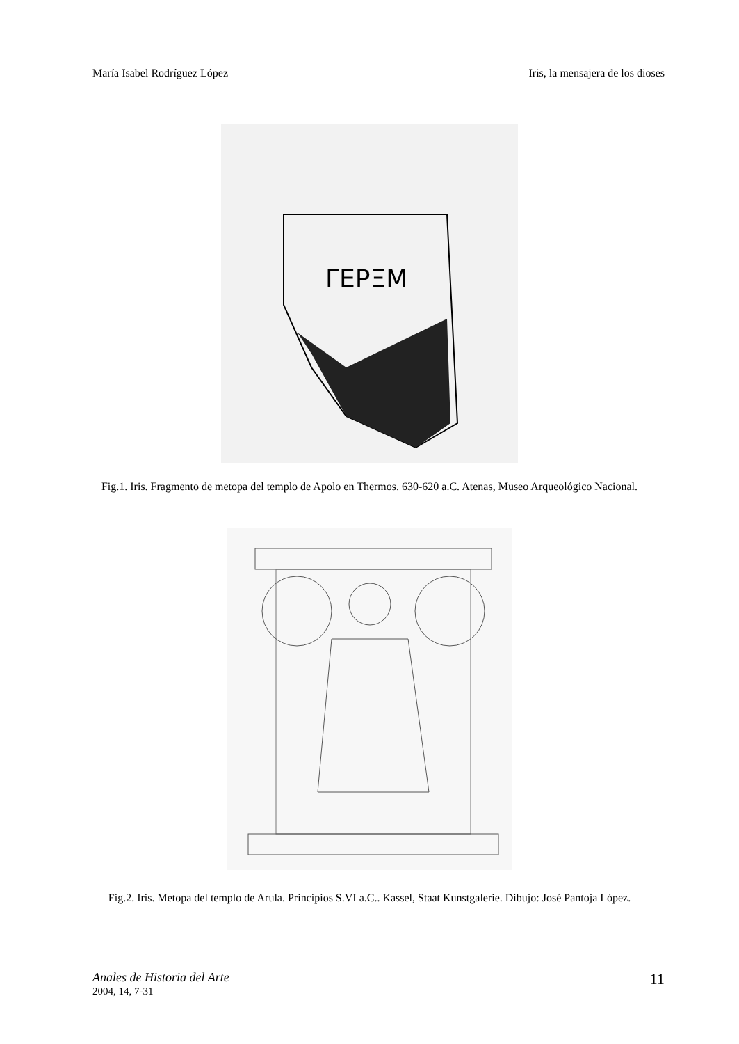María Isabel Rodríguez López Iris, la mensajera de los dioses
ΓΕΡΞΜ
Fig.1. Iris. Fragmento de metopa del templo de Apolo en Thermos. 630-620 a.C. Atenas, Museo Arqueológico Nacional.
Fig.2. Iris. Metopa del templo de Arula. Principios S.VI a.C.. Kassel, Staat Kunstgalerie. Dibujo: José Pantoja López.
Anales de Historia del Arte
2004, 14, 7-31
11